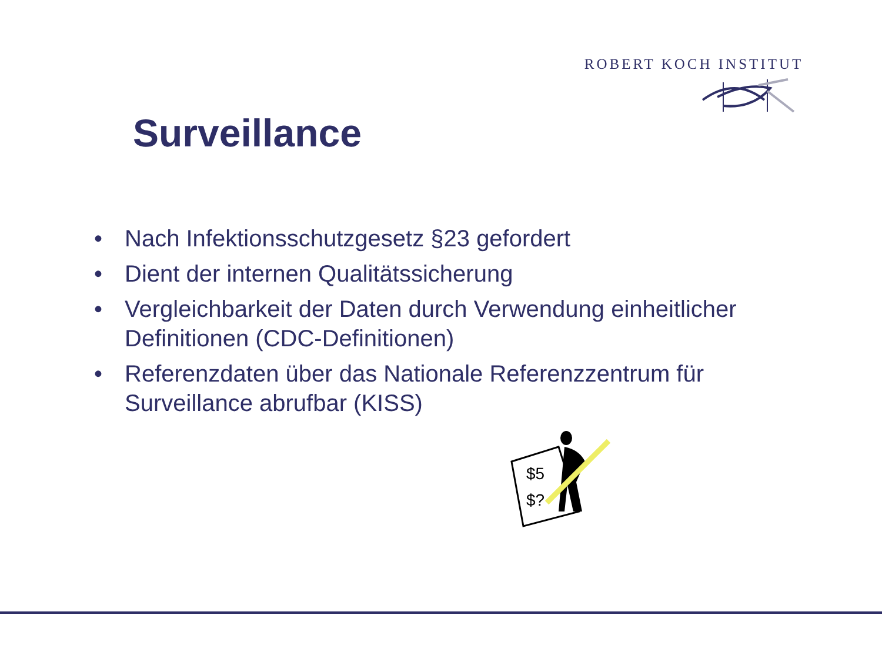ROBERT KOCH INSTITUT
Surveillance
• Nach Infektionsschutzgesetz §23 gefordert
• Dient der internen Qualitätssicherung
• Vergleichbarkeit der Daten durch Verwendung einheitlicher Definitionen (CDC-Definitionen)
• Referenzdaten über das Nationale Referenzzentrum für Surveillance abrufbar (KISS)
$5
$?